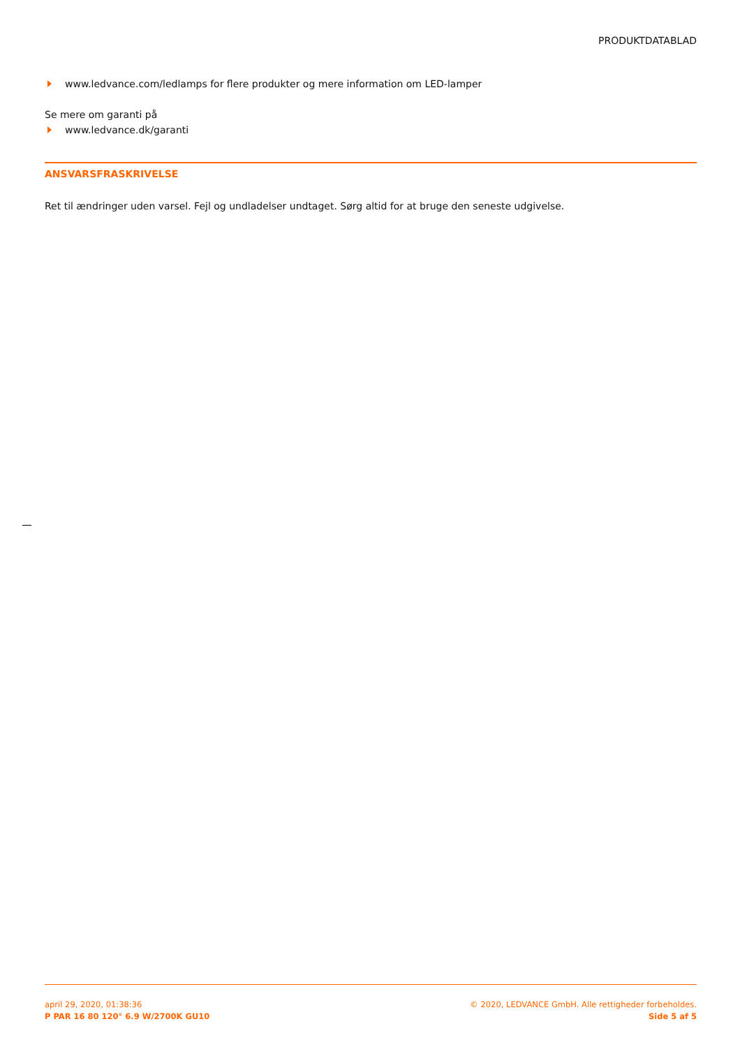PRODUKTDATABLAD
www.ledvance.com/ledlamps for flere produkter og mere information om LED-lamper
Se mere om garanti på
www.ledvance.dk/garanti
ANSVARSFRASKRIVELSE
Ret til ændringer uden varsel. Fejl og undladelser undtaget. Sørg altid for at bruge den seneste udgivelse.
april 29, 2020, 01:38:36
P PAR 16 80 120° 6.9 W/2700K GU10
© 2020, LEDVANCE GmbH. Alle rettigheder forbeholdes.
Side 5 af 5